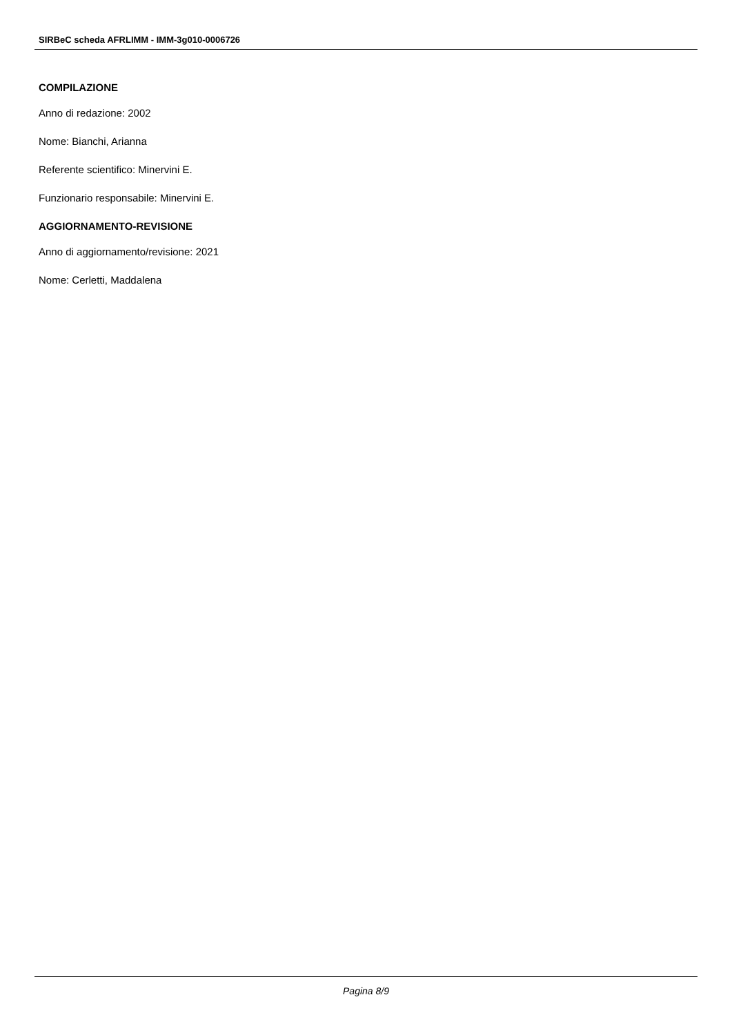SIRBeC scheda AFRLIMM - IMM-3g010-0006726
COMPILAZIONE
Anno di redazione: 2002
Nome: Bianchi, Arianna
Referente scientifico: Minervini E.
Funzionario responsabile: Minervini E.
AGGIORNAMENTO-REVISIONE
Anno di aggiornamento/revisione: 2021
Nome: Cerletti, Maddalena
Pagina 8/9